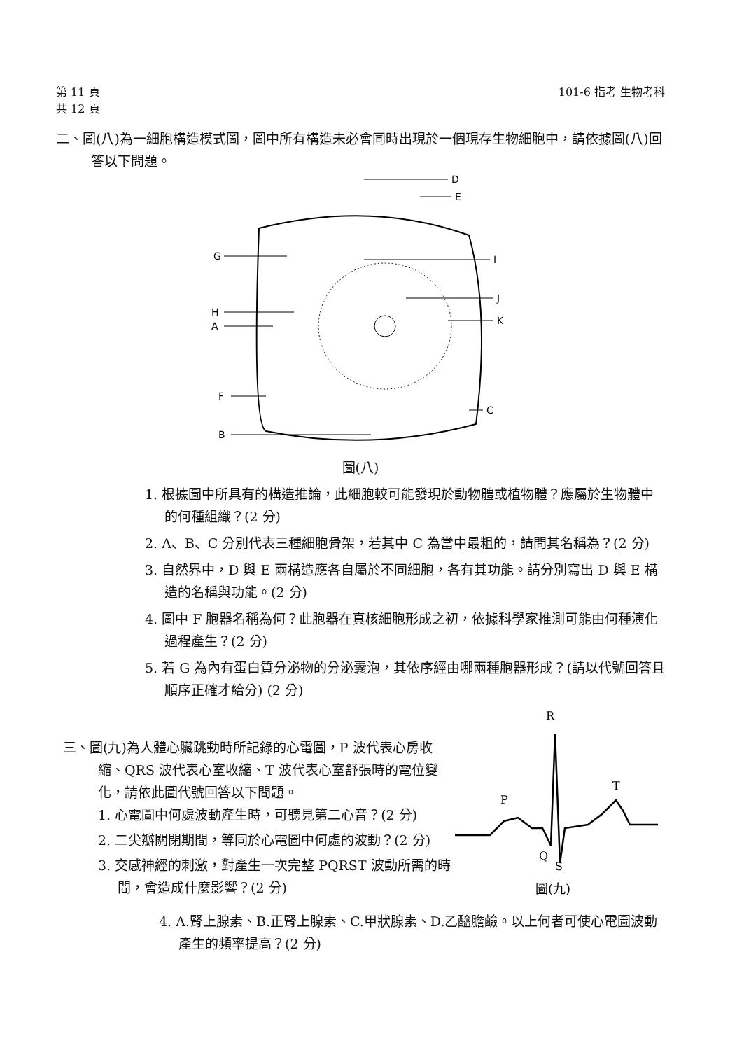第 11 頁
共 12 頁
101-6 指考 生物考科
二、圖(八)為一細胞構造模式圖，圖中所有構造未必會同時出現於一個現存生物細胞中，請依據圖(八)回答以下問題。
D
E
G
I
J
H
A
K
F
C
B
圖(八)
1. 根據圖中所具有的構造推論，此細胞較可能發現於動物體或植物體？應屬於生物體中的何種組織？(2 分)
2. A、B、C 分別代表三種細胞骨架，若其中 C 為當中最粗的，請問其名稱為？(2 分)
3. 自然界中，D 與 E 兩構造應各自屬於不同細胞，各有其功能。請分別寫出 D 與 E 構造的名稱與功能。(2 分)
4. 圖中 F 胞器名稱為何？此胞器在真核細胞形成之初，依據科學家推測可能由何種演化過程產生？(2 分)
5. 若 G 為內有蛋白質分泌物的分泌囊泡，其依序經由哪兩種胞器形成？(請以代號回答且順序正確才給分) (2 分)
三、圖(九)為人體心臟跳動時所記錄的心電圖，P 波代表心房收縮、QRS 波代表心室收縮、T 波代表心室舒張時的電位變化，請依此圖代號回答以下問題。
1. 心電圖中何處波動產生時，可聽見第二心音？(2 分)
2. 二尖瓣關閉期間，等同於心電圖中何處的波動？(2 分)
3. 交感神經的刺激，對產生一次完整 PQRST 波動所需的時間，會造成什麼影響？(2 分)
R
P
T
Q
S
圖(九)
4. A.腎上腺素、B.正腎上腺素、C.甲狀腺素、D.乙醯膽鹼。以上何者可使心電圖波動產生的頻率提高？(2 分)